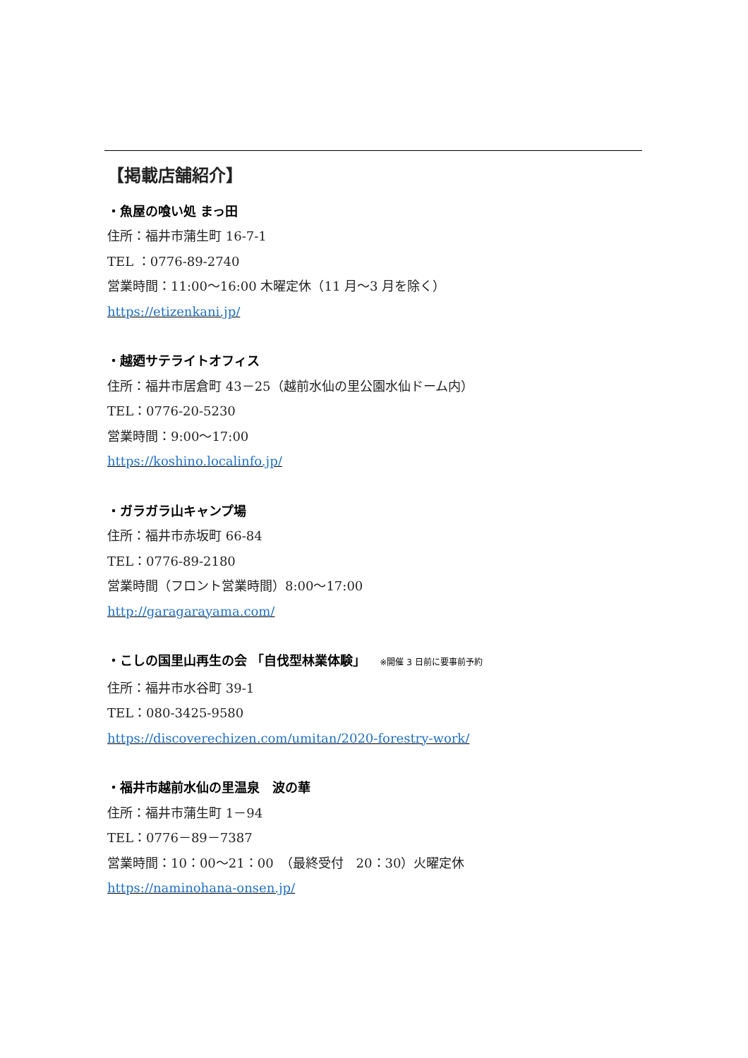【掲載店舗紹介】
・魚屋の喰い処 まっ田
住所：福井市蒲生町 16-7-1
TEL ：0776-89-2740
営業時間：11:00～16:00 木曜定休（11 月～3 月を除く）
https://etizenkani.jp/
・越廼サテライトオフィス
住所：福井市居倉町 43－25（越前水仙の里公園水仙ドーム内）
TEL：0776-20-5230
営業時間：9:00～17:00
https://koshino.localinfo.jp/
・ガラガラ山キャンプ場
住所：福井市赤坂町 66-84
TEL：0776-89-2180
営業時間（フロント営業時間）8:00～17:00
http://garagarayama.com/
・こしの国里山再生の会 「自伐型林業体験」 ※開催 3 日前に要事前予約
住所：福井市水谷町 39-1
TEL：080-3425-9580
https://discoverechizen.com/umitan/2020-forestry-work/
・福井市越前水仙の里温泉　波の華
住所：福井市蒲生町 1－94
TEL：0776－89－7387
営業時間：10：00～21：00　（最終受付　20：30）火曜定休
https://naminohana-onsen.jp/